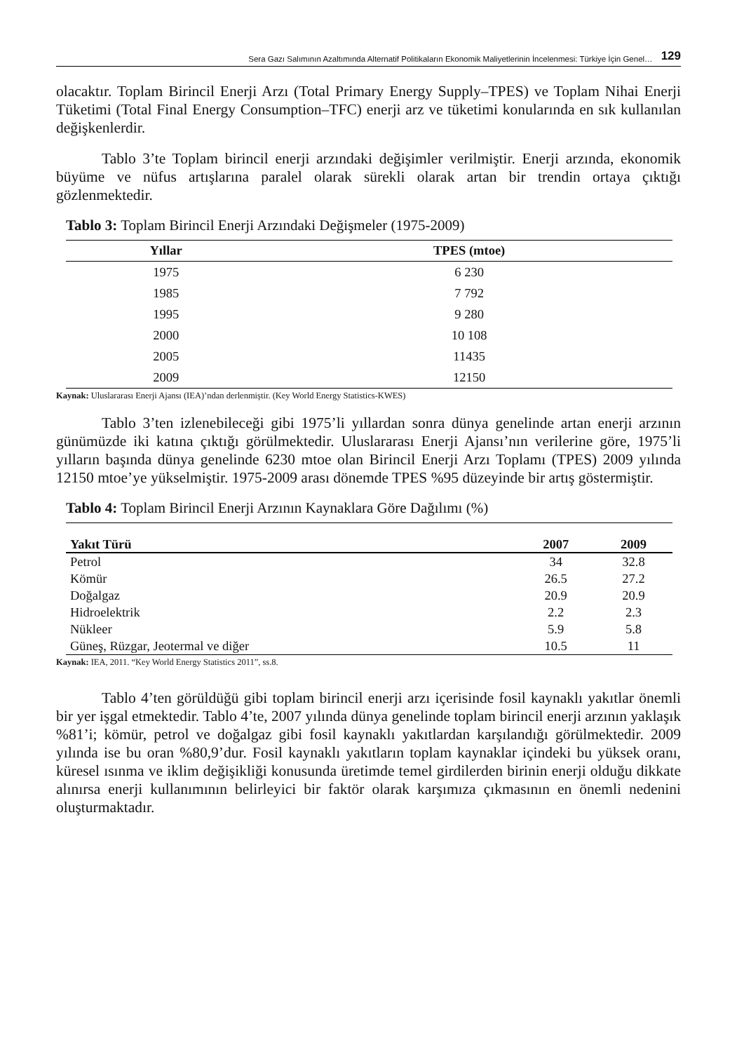Sera Gazı Salımının Azaltımında Alternatif Politikaların Ekonomik Maliyetlerinin İncelenmesi: Türkiye İçin Genel… 129
olacaktır. Toplam Birincil Enerji Arzı (Total Primary Energy Supply–TPES) ve Toplam Nihai Enerji Tüketimi (Total Final Energy Consumption–TFC) enerji arz ve tüketimi konularında en sık kullanılan değişkenlerdir.
Tablo 3’te Toplam birincil enerji arzındaki değişimler verilmiştir. Enerji arzında, ekonomik büyüme ve nüfus artışlarına paralel olarak sürekli olarak artan bir trendin ortaya çıktığı gözlenmektedir.
Tablo 3: Toplam Birincil Enerji Arzındaki Değişmeler (1975-2009)
| Yıllar | TPES (mtoe) |
| --- | --- |
| 1975 | 6 230 |
| 1985 | 7 792 |
| 1995 | 9 280 |
| 2000 | 10 108 |
| 2005 | 11435 |
| 2009 | 12150 |
Kaynak: Uluslararası Enerji Ajansı (IEA)’ndan derlenmiştir. (Key World Energy Statistics-KWES)
Tablo 3’ten izlenebileceği gibi 1975’li yıllardan sonra dünya genelinde artan enerji arzının günümüzde iki katına çıktığı görülmektedir. Uluslararası Enerji Ajansı’nın verilerine göre, 1975’li yılların başında dünya genelinde 6230 mtoe olan Birincil Enerji Arzı Toplamı (TPES) 2009 yılında 12150 mtoe’ye yükselmiştir. 1975-2009 arası dönemde TPES %95 düzeyinde bir artış göstermiştir.
Tablo 4: Toplam Birincil Enerji Arzının Kaynaklara Göre Dağılımı (%)
| Yakıt Türü | 2007 | 2009 |
| --- | --- | --- |
| Petrol | 34 | 32.8 |
| Kömür | 26.5 | 27.2 |
| Doğalgaz | 20.9 | 20.9 |
| Hidroelektrik | 2.2 | 2.3 |
| Nükleer | 5.9 | 5.8 |
| Güneş, Rüzgar, Jeotermal ve diğer | 10.5 | 11 |
Kaynak: IEA, 2011. “Key World Energy Statistics 2011”, ss.8.
Tablo 4’ten görüldüğü gibi toplam birincil enerji arzı içerisinde fosil kaynaklı yakıtlar önemli bir yer işgal etmektedir. Tablo 4’te, 2007 yılında dünya genelinde toplam birincil enerji arzının yaklaşık %81’i; kömür, petrol ve doğalgaz gibi fosil kaynaklı yakıtlardan karşılandığı görülmektedir. 2009 yılında ise bu oran %80,9’dur. Fosil kaynaklı yakıtların toplam kaynaklar içindeki bu yüksek oranı, küresel ısınma ve iklim değişikliği konusunda üretimde temel girdilerden birinin enerji olduğu dikkate alınırsa enerji kullanımının belirleyici bir faktör olarak karşımıza çıkmasının en önemli nedenini oluşturmaktadır.